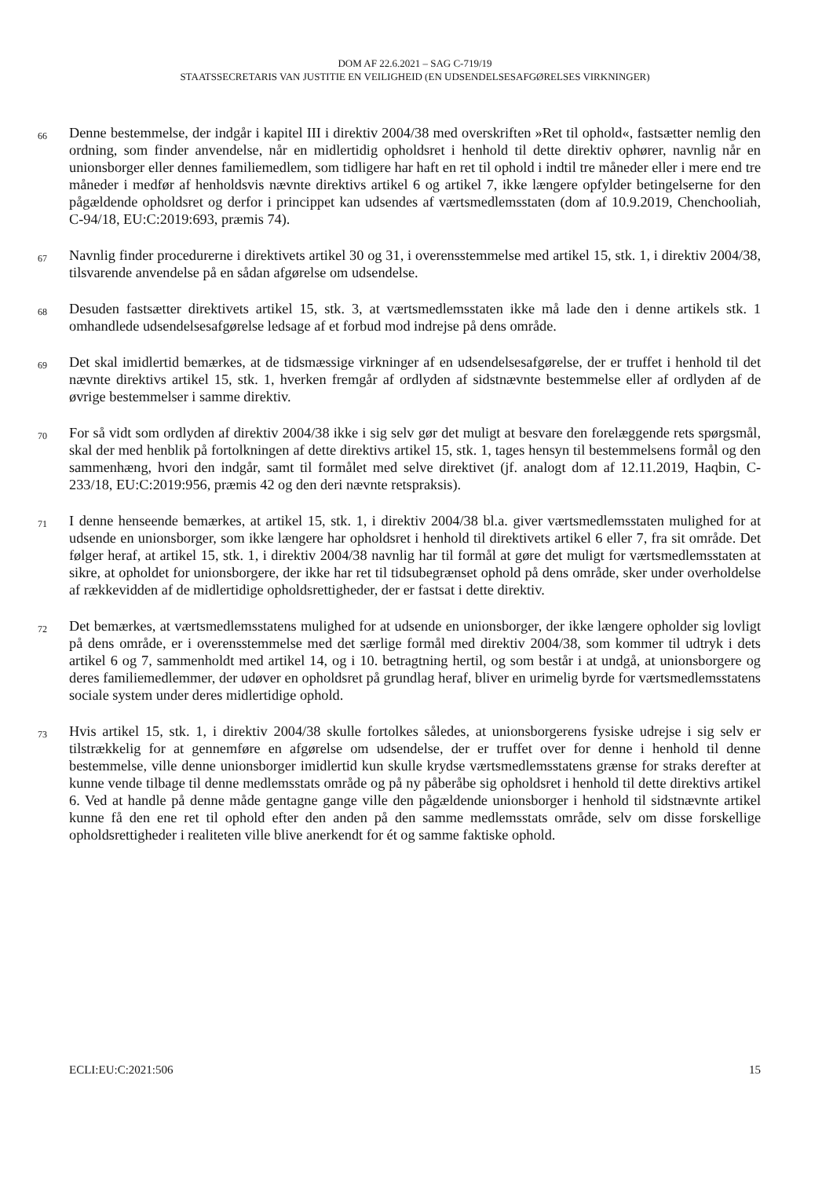DOM AF 22.6.2021 – SAG C-719/19
STAATSSECRETARIS VAN JUSTITIE EN VEILIGHEID (EN UDSENDELSESAFGØRELSES VIRKNINGER)
66
Denne bestemmelse, der indgår i kapitel III i direktiv 2004/38 med overskriften »Ret til ophold«, fastsætter nemlig den ordning, som finder anvendelse, når en midlertidig opholdsret i henhold til dette direktiv ophører, navnlig når en unionsborger eller dennes familiemedlem, som tidligere har haft en ret til ophold i indtil tre måneder eller i mere end tre måneder i medfør af henholdsvis nævnte direktivs artikel 6 og artikel 7, ikke længere opfylder betingelserne for den pågældende opholdsret og derfor i princippet kan udsendes af værtsmedlemsstaten (dom af 10.9.2019, Chenchooliah, C-94/18, EU:C:2019:693, præmis 74).
67
Navnlig finder procedurerne i direktivets artikel 30 og 31, i overensstemmelse med artikel 15, stk. 1, i direktiv 2004/38, tilsvarende anvendelse på en sådan afgørelse om udsendelse.
68
Desuden fastsætter direktivets artikel 15, stk. 3, at værtsmedlemsstaten ikke må lade den i denne artikels stk. 1 omhandlede udsendelsesafgørelse ledsage af et forbud mod indrejse på dens område.
69
Det skal imidlertid bemærkes, at de tidsmæssige virkninger af en udsendelsesafgørelse, der er truffet i henhold til det nævnte direktivs artikel 15, stk. 1, hverken fremgår af ordlyden af sidstnævnte bestemmelse eller af ordlyden af de øvrige bestemmelser i samme direktiv.
70
For så vidt som ordlyden af direktiv 2004/38 ikke i sig selv gør det muligt at besvare den forelæggende rets spørgsmål, skal der med henblik på fortolkningen af dette direktivs artikel 15, stk. 1, tages hensyn til bestemmelsens formål og den sammenhæng, hvori den indgår, samt til formålet med selve direktivet (jf. analogt dom af 12.11.2019, Haqbin, C-233/18, EU:C:2019:956, præmis 42 og den deri nævnte retspraksis).
71
I denne henseende bemærkes, at artikel 15, stk. 1, i direktiv 2004/38 bl.a. giver værtsmedlemsstaten mulighed for at udsende en unionsborger, som ikke længere har opholdsret i henhold til direktivets artikel 6 eller 7, fra sit område. Det følger heraf, at artikel 15, stk. 1, i direktiv 2004/38 navnlig har til formål at gøre det muligt for værtsmedlemsstaten at sikre, at opholdet for unionsborgere, der ikke har ret til tidsubegrænset ophold på dens område, sker under overholdelse af rækkevidden af de midlertidige opholdsrettigheder, der er fastsat i dette direktiv.
72
Det bemærkes, at værtsmedlemsstatens mulighed for at udsende en unionsborger, der ikke længere opholder sig lovligt på dens område, er i overensstemmelse med det særlige formål med direktiv 2004/38, som kommer til udtryk i dets artikel 6 og 7, sammenholdt med artikel 14, og i 10. betragtning hertil, og som består i at undgå, at unionsborgere og deres familiemedlemmer, der udøver en opholdsret på grundlag heraf, bliver en urimelig byrde for værtsmedlemsstatens sociale system under deres midlertidige ophold.
73
Hvis artikel 15, stk. 1, i direktiv 2004/38 skulle fortolkes således, at unionsborgerens fysiske udrejse i sig selv er tilstrækkelig for at gennemføre en afgørelse om udsendelse, der er truffet over for denne i henhold til denne bestemmelse, ville denne unionsborger imidlertid kun skulle krydse værtsmedlemsstatens grænse for straks derefter at kunne vende tilbage til denne medlemsstats område og på ny påberåbe sig opholdsret i henhold til dette direktivs artikel 6. Ved at handle på denne måde gentagne gange ville den pågældende unionsborger i henhold til sidstnævnte artikel kunne få den ene ret til ophold efter den anden på den samme medlemsstats område, selv om disse forskellige opholdsrettigheder i realiteten ville blive anerkendt for ét og samme faktiske ophold.
ECLI:EU:C:2021:506 15